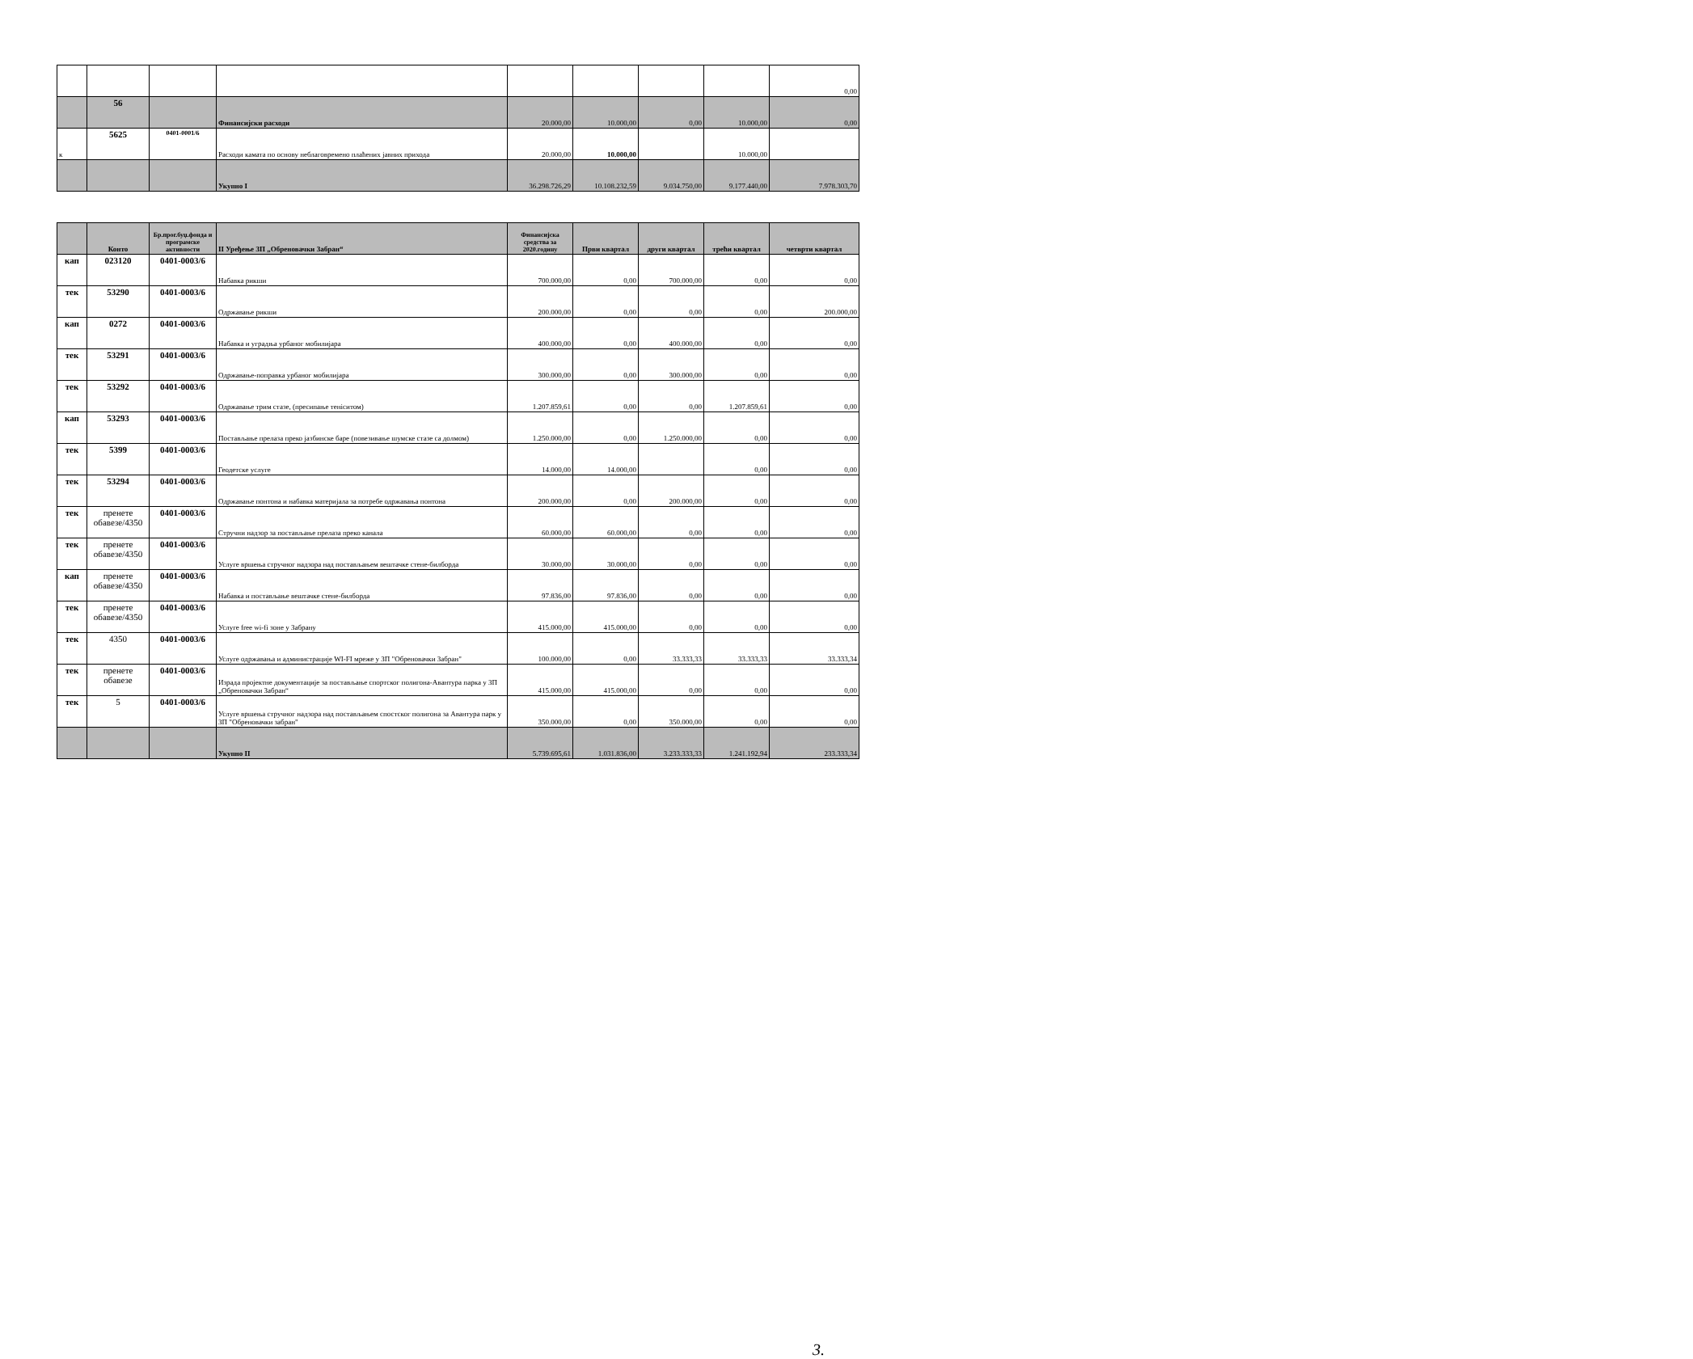| | | | | | | | | 0,00 |
| | 56 | | Финансијски расходи | 20.000,00 | 10.000,00 | 0,00 | 10.000,00 | 0,00 |
| к | 5625 | 0401-0001/6 | Расходи камата по основу неблаговремено плаћених јавних прихода | 20.000,00 | 10.000,00 | | 10.000,00 | |
| | | | Укупно I | 36.298.726,29 | 10.108.232,59 | 9.034.750,00 | 9.177.440,00 | 7.978.303,70 |
| | Конто | Бр.прог.буџ.фонда и програмске активности | II Уређење ЗП „Обреновачки Забран“ | Финансијска средства за 2020.годину | Први квартал | други квартал | трећи квартал | четврти квартал |
| --- | --- | --- | --- | --- | --- | --- | --- | --- |
| кап | 023120 | 0401-0003/6 | Набавка рикши | 700.000,00 | 0,00 | 700.000,00 | 0,00 | 0,00 |
| тек | 53290 | 0401-0003/6 | Одржавање рикши | 200.000,00 | 0,00 | 0,00 | 0,00 | 200.000,00 |
| кап | 0272 | 0401-0003/6 | Набавка и уградња урбаног мобилијара | 400.000,00 | 0,00 | 400.000,00 | 0,00 | 0,00 |
| тек | 53291 | 0401-0003/6 | Одржавање-поправка урбаног мобилијара | 300.000,00 | 0,00 | 300.000,00 | 0,00 | 0,00 |
| тек | 53292 | 0401-0003/6 | Одржавање трим стазе, (пресипање теніситом) | 1.207.859,61 | 0,00 | 0,00 | 1.207.859,61 | 0,00 |
| кап | 53293 | 0401-0003/6 | Постављање прелаза преко јазбинске баре (повезивање шумске стазе са долмом) | 1.250.000,00 | 0,00 | 1.250.000,00 | 0,00 | 0,00 |
| тек | 5399 | 0401-0003/6 | Геодетске услуге | 14.000,00 | 14.000,00 | | 0,00 | 0,00 |
| тек | 53294 | 0401-0003/6 | Одржавање понтона и набавка материјала за потребе одржавања понтона | 200.000,00 | 0,00 | 200.000,00 | 0,00 | 0,00 |
| тек | пренете обавезе/4350 | 0401-0003/6 | Стручни надзор за постављање прелаза преко канала | 60.000,00 | 60.000,00 | 0,00 | 0,00 | 0,00 |
| тек | пренете обавезе/4350 | 0401-0003/6 | Услуге вршења стручног надзора над постављањем вештачке стене-билборда | 30.000,00 | 30.000,00 | 0,00 | 0,00 | 0,00 |
| кап | пренете обавезе/4350 | 0401-0003/6 | Набавка и постављање вештачке стене-билборда | 97.836,00 | 97.836,00 | 0,00 | 0,00 | 0,00 |
| тек | пренете обавезе/4350 | 0401-0003/6 | Услуге free wi-fi зоне у Забрану | 415.000,00 | 415.000,00 | 0,00 | 0,00 | 0,00 |
| тек | 4350 | 0401-0003/6 | Услуге одржавања и администрације WI-FI мреже у ЗП "Обреновачки Забран" | 100.000,00 | 0,00 | 33.333,33 | 33.333,33 | 33.333,34 |
| тек | пренете обавезе | 0401-0003/6 | Израда пројектне документације за постављање спортског полигона-Авантура парка у ЗП „Обреновачки Забран“ | 415.000,00 | 415.000,00 | 0,00 | 0,00 | 0,00 |
| тек | 5 | 0401-0003/6 | Услуге вршења стручног надзора над постављањем спостског полигона за Авантура парк у ЗП "Обреновачки забран" | 350.000,00 | 0,00 | 350.000,00 | 0,00 | 0,00 |
| | | | Укупно II | 5.739.695,61 | 1.031.836,00 | 3.233.333,33 | 1.241.192,94 | 233.333,34 |
3.